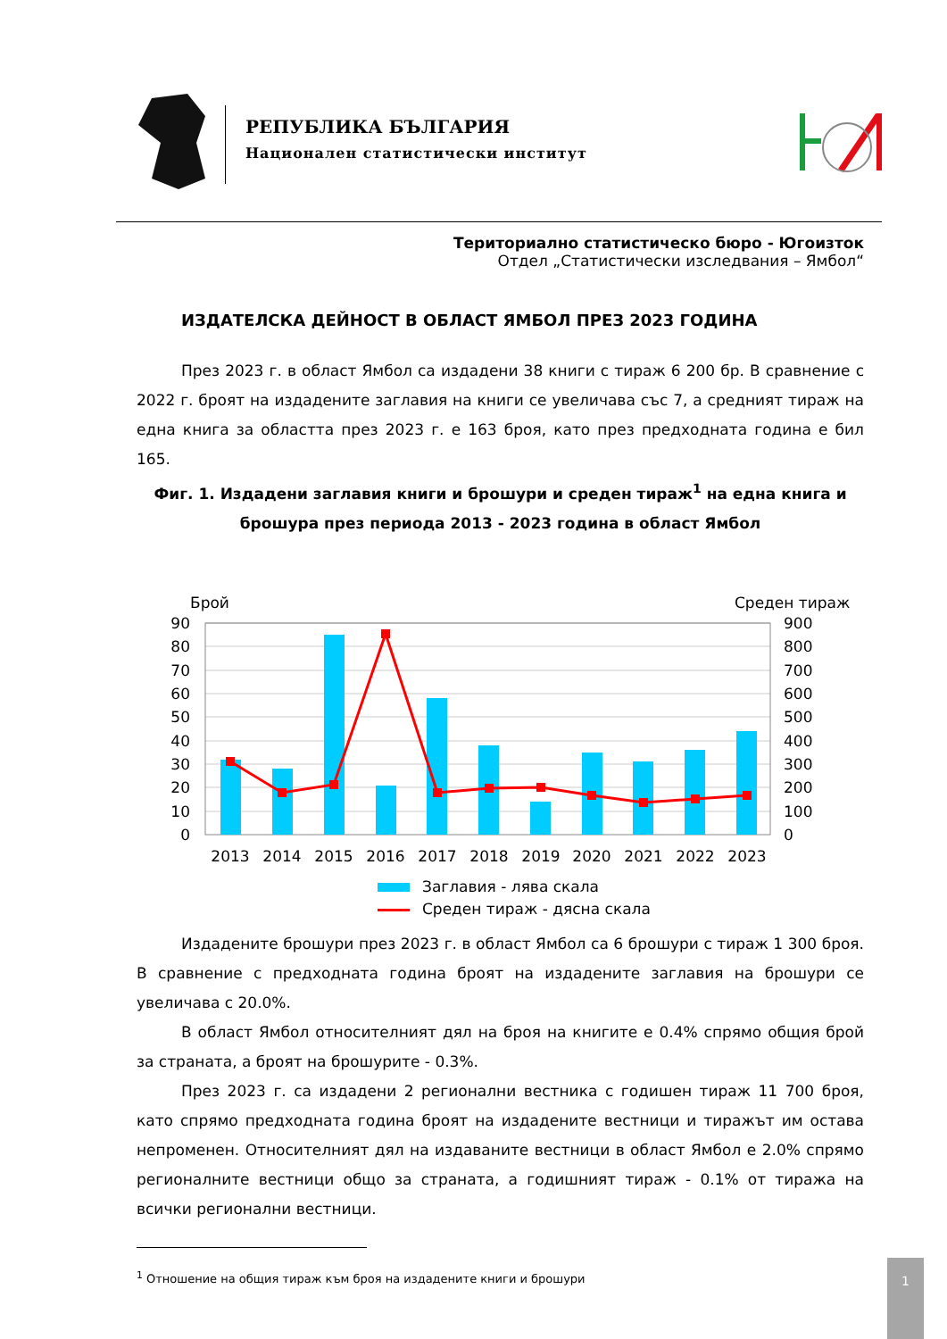РЕПУБЛИКА БЪЛГАРИЯ
Национален статистически институт
Териториално статистическо бюро - Югоизток
Отдел „Статистически изследвания – Ямбол“
ИЗДАТЕЛСКА ДЕЙНОСТ В ОБЛАСТ ЯМБОЛ ПРЕЗ 2023 ГОДИНА
През 2023 г. в област Ямбол са издадени 38 книги с тираж 6 200 бр. В сравнение с 2022 г. броят на издадените заглавия на книги се увеличава със 7, а средният тираж на една книга за областта през 2023 г. е 163 броя, като през предходната година е бил 165.
Фиг. 1. Издадени заглавия книги и брошури и среден тираж<sup>1</sup> на една книга и брошура през периода 2013 - 2023 година в област Ямбол
Брой
Среден тираж
90
80
70
60
50
40
30
20
10
0
900
800
700
600
500
400
300
200
100
0
2013
2014
2015
2016
2017
2018
2019
2020
2021
2022
2023
Заглавия - лява скала
Среден тираж - дясна скала
Издадените брошури през 2023 г. в област Ямбол са 6 брошури с тираж 1 300 броя. В сравнение с предходната година броят на издадените заглавия на брошури се увеличава с 20.0%.
В област Ямбол относителният дял на броя на книгите е 0.4% спрямо общия брой за страната, а броят на брошурите - 0.3%.
През 2023 г. са издадени 2 регионални вестника с годишен тираж 11 700 броя, като спрямо предходната година броят на издадените вестници и тиражът им остава непроменен. Относителният дял на издаваните вестници в област Ямбол е 2.0% спрямо регионалните вестници общо за страната, а годишният тираж - 0.1% от тиража на всички регионални вестници.
<sup>1</sup> Отношение на общия тираж към броя на издадените книги и брошури
1